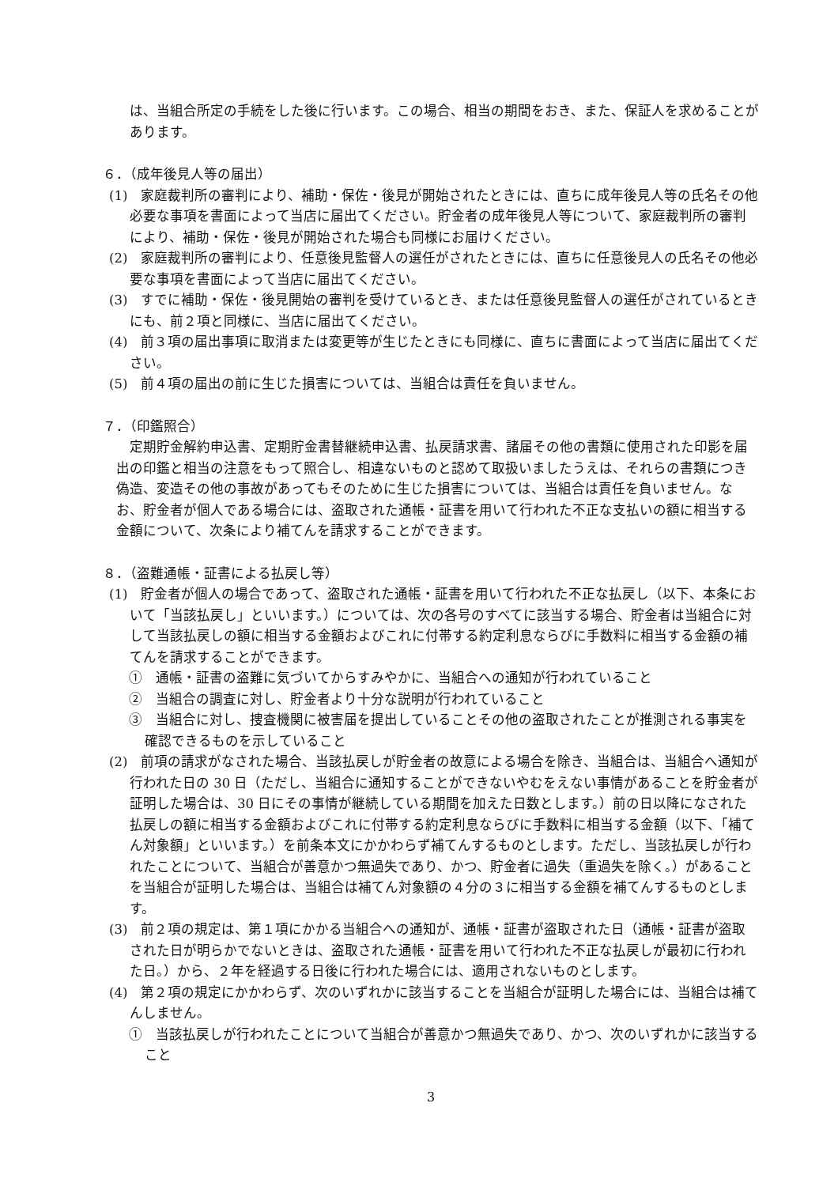は、当組合所定の手続をした後に行います。この場合、相当の期間をおき、また、保証人を求めることがあります。
６．（成年後見人等の届出）
(1)　家庭裁判所の審判により、補助・保佐・後見が開始されたときには、直ちに成年後見人等の氏名その他必要な事項を書面によって当店に届出てください。貯金者の成年後見人等について、家庭裁判所の審判により、補助・保佐・後見が開始された場合も同様にお届けください。
(2)　家庭裁判所の審判により、任意後見監督人の選任がされたときには、直ちに任意後見人の氏名その他必要な事項を書面によって当店に届出てください。
(3)　すでに補助・保佐・後見開始の審判を受けているとき、または任意後見監督人の選任がされているときにも、前２項と同様に、当店に届出てください。
(4)　前３項の届出事項に取消または変更等が生じたときにも同様に、直ちに書面によって当店に届出てください。
(5)　前４項の届出の前に生じた損害については、当組合は責任を負いません。
７．（印鑑照合）
定期貯金解約申込書、定期貯金書替継続申込書、払戻請求書、諸届その他の書類に使用された印影を届出の印鑑と相当の注意をもって照合し、相違ないものと認めて取扱いましたうえは、それらの書類につき偽造、変造その他の事故があってもそのために生じた損害については、当組合は責任を負いません。なお、貯金者が個人である場合には、盗取された通帳・証書を用いて行われた不正な支払いの額に相当する金額について、次条により補てんを請求することができます。
８．（盗難通帳・証書による払戻し等）
(1)　貯金者が個人の場合であって、盗取された通帳・証書を用いて行われた不正な払戻し（以下、本条において「当該払戻し」といいます。）については、次の各号のすべてに該当する場合、貯金者は当組合に対して当該払戻しの額に相当する金額およびこれに付帯する約定利息ならびに手数料に相当する金額の補てんを請求することができます。
①　通帳・証書の盗難に気づいてからすみやかに、当組合への通知が行われていること
②　当組合の調査に対し、貯金者より十分な説明が行われていること
③　当組合に対し、捜査機関に被害届を提出していることその他の盗取されたことが推測される事実を確認できるものを示していること
(2)　前項の請求がなされた場合、当該払戻しが貯金者の故意による場合を除き、当組合は、当組合へ通知が行われた日の 30 日（ただし、当組合に通知することができないやむをえない事情があることを貯金者が証明した場合は、30 日にその事情が継続している期間を加えた日数とします。）前の日以降になされた払戻しの額に相当する金額およびこれに付帯する約定利息ならびに手数料に相当する金額（以下、「補てん対象額」といいます。）を前条本文にかかわらず補てんするものとします。ただし、当該払戻しが行われたことについて、当組合が善意かつ無過失であり、かつ、貯金者に過失（重過失を除く。）があることを当組合が証明した場合は、当組合は補てん対象額の４分の３に相当する金額を補てんするものとします。
(3)　前２項の規定は、第１項にかかる当組合への通知が、通帳・証書が盗取された日（通帳・証書が盗取された日が明らかでないときは、盗取された通帳・証書を用いて行われた不正な払戻しが最初に行われた日。）から、２年を経過する日後に行われた場合には、適用されないものとします。
(4)　第２項の規定にかかわらず、次のいずれかに該当することを当組合が証明した場合には、当組合は補てんしません。
①　当該払戻しが行われたことについて当組合が善意かつ無過失であり、かつ、次のいずれかに該当すること
3